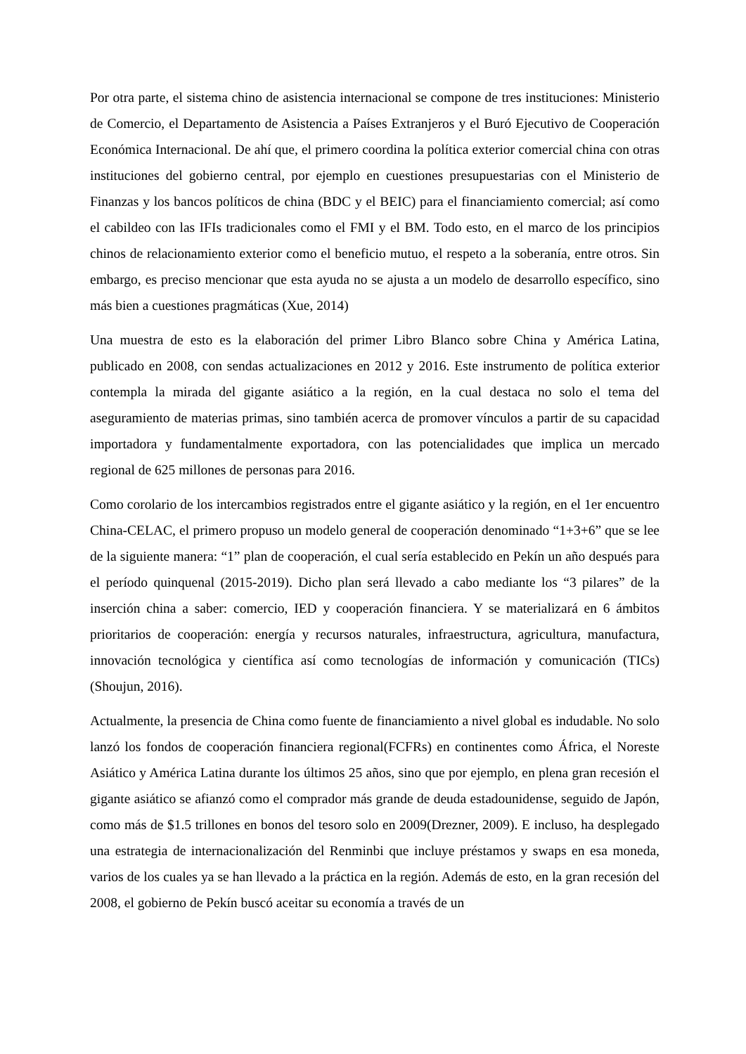Por otra parte, el sistema chino de asistencia internacional se compone de tres instituciones: Ministerio de Comercio, el Departamento de Asistencia a Países Extranjeros y el Buró Ejecutivo de Cooperación Económica Internacional. De ahí que, el primero coordina la política exterior comercial china con otras instituciones del gobierno central, por ejemplo en cuestiones presupuestarias con el Ministerio de Finanzas y los bancos políticos de china (BDC y el BEIC) para el financiamiento comercial; así como el cabildeo con las IFIs tradicionales como el FMI y el BM. Todo esto, en el marco de los principios chinos de relacionamiento exterior como el beneficio mutuo, el respeto a la soberanía, entre otros. Sin embargo, es preciso mencionar que esta ayuda no se ajusta a un modelo de desarrollo específico, sino más bien a cuestiones pragmáticas (Xue, 2014)
Una muestra de esto es la elaboración del primer Libro Blanco sobre China y América Latina, publicado en 2008, con sendas actualizaciones en 2012 y 2016. Este instrumento de política exterior contempla la mirada del gigante asiático a la región, en la cual destaca no solo el tema del aseguramiento de materias primas, sino también acerca de promover vínculos a partir de su capacidad importadora y fundamentalmente exportadora, con las potencialidades que implica un mercado regional de 625 millones de personas para 2016.
Como corolario de los intercambios registrados entre el gigante asiático y la región, en el 1er encuentro China-CELAC, el primero propuso un modelo general de cooperación denominado “1+3+6” que se lee de la siguiente manera: “1” plan de cooperación, el cual sería establecido en Pekín un año después para el período quinquenal (2015-2019). Dicho plan será llevado a cabo mediante los “3 pilares” de la inserción china a saber: comercio, IED y cooperación financiera. Y se materializará en 6 ámbitos prioritarios de cooperación: energía y recursos naturales, infraestructura, agricultura, manufactura, innovación tecnológica y científica así como tecnologías de información y comunicación (TICs) (Shoujun, 2016).
Actualmente, la presencia de China como fuente de financiamiento a nivel global es indudable. No solo lanzó los fondos de cooperación financiera regional(FCFRs) en continentes como África, el Noreste Asiático y América Latina durante los últimos 25 años, sino que por ejemplo, en plena gran recesión el gigante asiático se afianzó como el comprador más grande de deuda estadounidense, seguido de Japón, como más de $1.5 trillones en bonos del tesoro solo en 2009(Drezner, 2009). E incluso, ha desplegado una estrategia de internacionalización del Renminbi que incluye préstamos y swaps en esa moneda, varios de los cuales ya se han llevado a la práctica en la región. Además de esto, en la gran recesión del 2008, el gobierno de Pekín buscó aceitar su economía a través de un